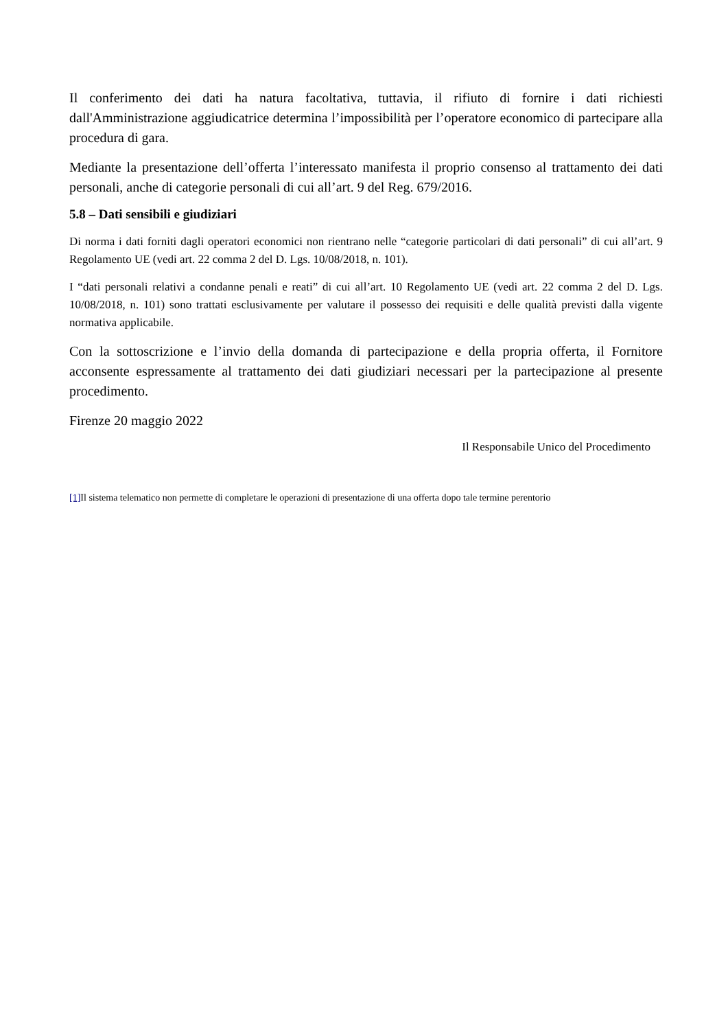Il conferimento dei dati ha natura facoltativa, tuttavia, il rifiuto di fornire i dati richiesti dall'Amministrazione aggiudicatrice determina l’impossibilità per l’operatore economico di partecipare alla procedura di gara.
Mediante la presentazione dell’offerta l’interessato manifesta il proprio consenso al trattamento dei dati personali, anche di categorie personali di cui all’art. 9 del Reg. 679/2016.
5.8 – Dati sensibili e giudiziari
Di norma i dati forniti dagli operatori economici non rientrano nelle “categorie particolari di dati personali” di cui all’art. 9 Regolamento UE (vedi art. 22 comma 2 del D. Lgs. 10/08/2018, n. 101).
I “dati personali relativi a condanne penali e reati” di cui all’art. 10 Regolamento UE (vedi art. 22 comma 2 del D. Lgs. 10/08/2018, n. 101) sono trattati esclusivamente per valutare il possesso dei requisiti e delle qualità previsti dalla vigente normativa applicabile.
Con la sottoscrizione e l’invio della domanda di partecipazione e della propria offerta, il Fornitore acconsente espressamente al trattamento dei dati giudiziari necessari per la partecipazione al presente procedimento.
Firenze 20 maggio 2022
Il Responsabile Unico del Procedimento
[1] Il sistema telematico non permette di completare le operazioni di presentazione di una offerta dopo tale termine perentorio